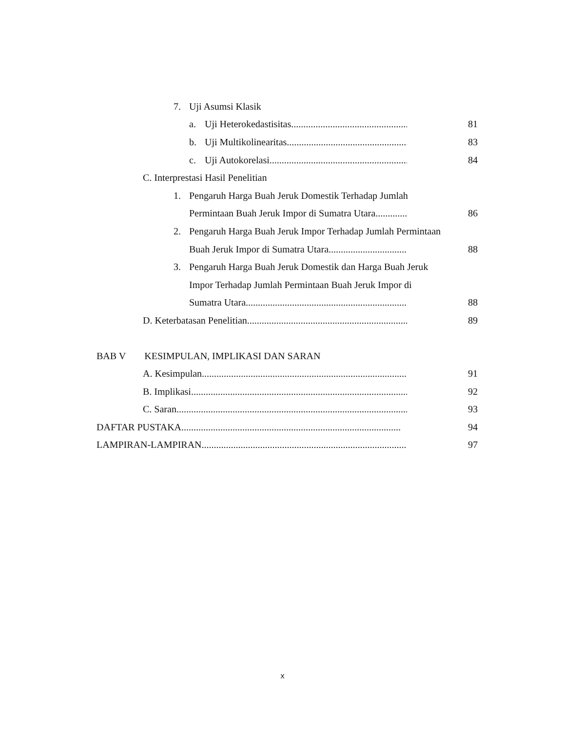7. Uji Asumsi Klasik
a. Uji Heterokedastisitas.................................................... 81
b. Uji Multikolinearitas...................................................... 83
c. Uji Autokorelasi ........................................................... 84
C. Interprestasi Hasil Penelitian
1. Pengaruh Harga Buah Jeruk Domestik Terhadap Jumlah
Permintaan Buah Jeruk Impor di Sumatra Utara .......................... 86
2. Pengaruh Harga Buah Jeruk Impor Terhadap Jumlah Permintaan
Buah Jeruk Impor di Sumatra Utara....................................... 88
3. Pengaruh Harga Buah Jeruk Domestik dan Harga Buah Jeruk
Impor Terhadap Jumlah Permintaan Buah Jeruk Impor di
Sumatra Utara. ......................................................................... 88
D. Keterbatasan Penelitian ................................................................... 89
BAB V KESIMPULAN, IMPLIKASI DAN SARAN
A. Kesimpulan.............................................................................................. 91
B. Implikasi................................................................................................. 92
C. Saran...................................................................................................... 93
DAFTAR PUSTAKA .......................................................................................... 94
LAMPIRAN-LAMPIRAN .................................................................................... 97
x